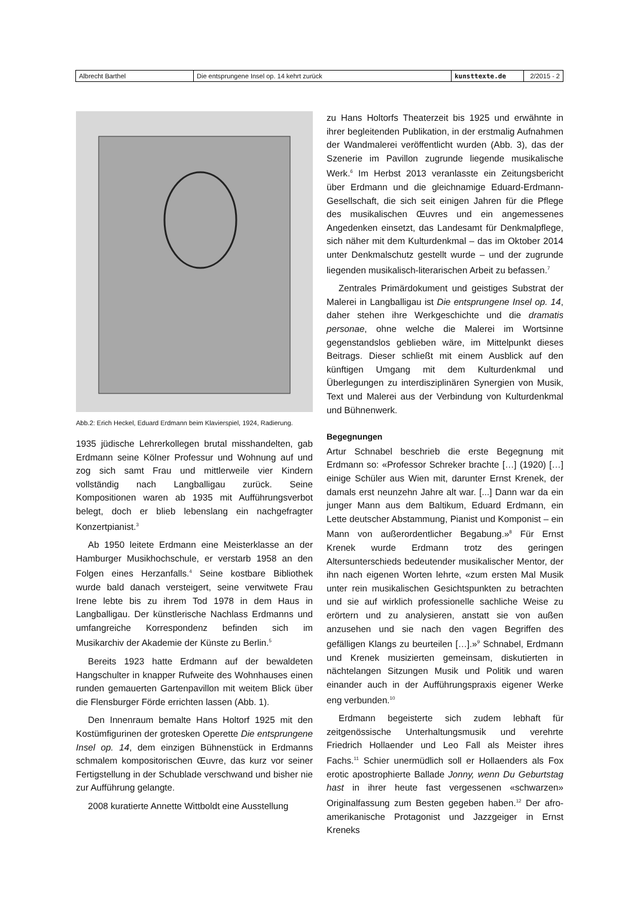| Albrecht Barthel | Die entsprungene Insel op. 14 kehrt zurück | kunsttexte.de | 2/2015 - 2 |
Abb.2: Erich Heckel, Eduard Erdmann beim Klavierspiel, 1924, Radierung.
1935 jüdische Lehrerkollegen brutal misshandelten, gab Erdmann seine Kölner Professur und Wohnung auf und zog sich samt Frau und mittlerweile vier Kindern vollständig nach Langballigau zurück. Seine Kompositionen waren ab 1935 mit Aufführungsverbot belegt, doch er blieb lebenslang ein nachgefragter Konzertpianist.<sup>3</sup>
Ab 1950 leitete Erdmann eine Meisterklasse an der Hamburger Musikhochschule, er verstarb 1958 an den Folgen eines Herzanfalls.<sup>4</sup> Seine kostbare Bibliothek wurde bald danach versteigert, seine verwitwete Frau Irene lebte bis zu ihrem Tod 1978 in dem Haus in Langballigau. Der künstlerische Nachlass Erdmanns und umfangreiche Korrespondenz befinden sich im Musikarchiv der Akademie der Künste zu Berlin.<sup>5</sup>
Bereits 1923 hatte Erdmann auf der bewaldeten Hangschulter in knapper Rufweite des Wohnhauses einen runden gemauerten Gartenpavillon mit weitem Blick über die Flensburger Förde errichten lassen (Abb. 1).
Den Innenraum bemalte Hans Holtorf 1925 mit den Kostümfigurinen der grotesken Operette Die entsprungene Insel op. 14, dem einzigen Bühnenstück in Erdmanns schmalem kompositorischen Œuvre, das kurz vor seiner Fertigstellung in der Schublade verschwand und bisher nie zur Aufführung gelangte.
2008 kuratierte Annette Wittboldt eine Ausstellung
zu Hans Holtorfs Theaterzeit bis 1925 und erwähnte in ihrer begleitenden Publikation, in der erstmalig Aufnahmen der Wandmalerei veröffentlicht wurden (Abb. 3), das der Szenerie im Pavillon zugrunde liegende musikalische Werk.<sup>6</sup> Im Herbst 2013 veranlasste ein Zeitungsbericht über Erdmann und die gleichnamige Eduard-Erdmann-Gesellschaft, die sich seit einigen Jahren für die Pflege des musikalischen Œuvres und ein angemessenes Angedenken einsetzt, das Landesamt für Denkmalpflege, sich näher mit dem Kulturdenkmal – das im Oktober 2014 unter Denkmalschutz gestellt wurde – und der zugrunde liegenden musikalisch-literarischen Arbeit zu befassen.<sup>7</sup>
Zentrales Primärdokument und geistiges Substrat der Malerei in Langballigau ist Die entsprungene Insel op. 14, daher stehen ihre Werkgeschichte und die dramatis personae, ohne welche die Malerei im Wortsinne gegenstandslos geblieben wäre, im Mittelpunkt dieses Beitrags. Dieser schließt mit einem Ausblick auf den künftigen Umgang mit dem Kulturdenkmal und Überlegungen zu interdisziplinären Synergien von Musik, Text und Malerei aus der Verbindung von Kulturdenkmal und Bühnenwerk.
Begegnungen
Artur Schnabel beschrieb die erste Begegnung mit Erdmann so: «Professor Schreker brachte […] (1920) […] einige Schüler aus Wien mit, darunter Ernst Krenek, der damals erst neunzehn Jahre alt war. [...] Dann war da ein junger Mann aus dem Baltikum, Eduard Erdmann, ein Lette deutscher Abstammung, Pianist und Komponist – ein Mann von außerordentlicher Begabung.»<sup>8</sup> Für Ernst Krenek wurde Erdmann trotz des geringen Altersunterschieds bedeutender musikalischer Mentor, der ihn nach eigenen Worten lehrte, «zum ersten Mal Musik unter rein musikalischen Gesichtspunkten zu betrachten und sie auf wirklich professionelle sachliche Weise zu erörtern und zu analysieren, anstatt sie von außen anzusehen und sie nach den vagen Begriffen des gefälligen Klangs zu beurteilen […].»<sup>9</sup> Schnabel, Erdmann und Krenek musizierten gemeinsam, diskutierten in nächtelangen Sitzungen Musik und Politik und waren einander auch in der Aufführungspraxis eigener Werke eng verbunden.<sup>10</sup>
Erdmann begeisterte sich zudem lebhaft für zeitgenössische Unterhaltungsmusik und verehrte Friedrich Hollaender und Leo Fall als Meister ihres Fachs.<sup>11</sup> Schier unermüdlich soll er Hollaenders als Fox erotic apostrophierte Ballade Jonny, wenn Du Geburtstag hast in ihrer heute fast vergessenen «schwarzen» Originalfassung zum Besten gegeben haben.<sup>12</sup> Der afro-amerikanische Protagonist und Jazzgeiger in Ernst Kreneks